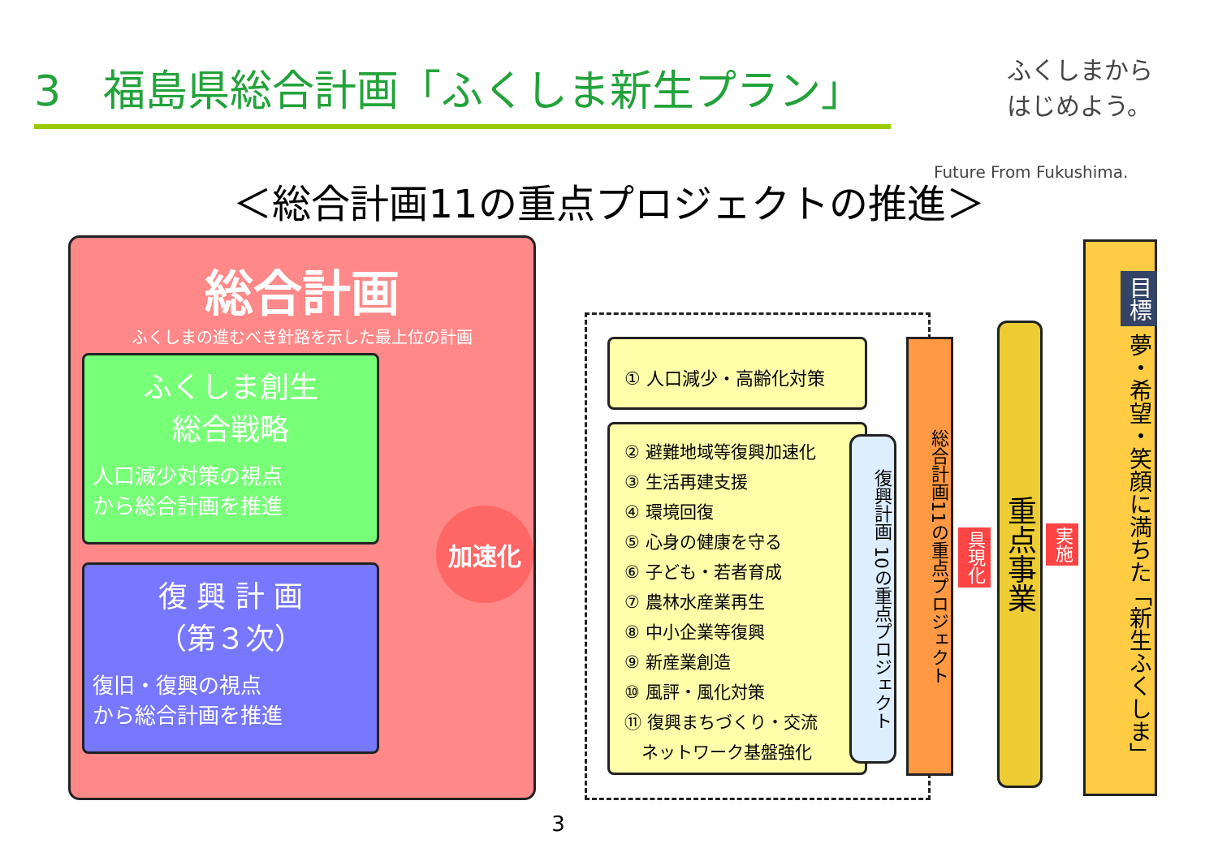3　福島県総合計画「ふくしま新生プラン」
ふくしまから
はじめよう。
Future From Fukushima.
＜総合計画11の重点プロジェクトの推進＞
総合計画
ふくしまの進むべき針路を示した最上位の計画
ふくしま創生
総合戦略
人口減少対策の視点
から総合計画を推進
復 興 計 画
（第３次）
復旧・復興の視点
から総合計画を推進
加速化
① 人口減少・高齢化対策
② 避難地域等復興加速化
③ 生活再建支援
④ 環境回復
⑤ 心身の健康を守る
⑥ 子ども・若者育成
⑦ 農林水産業再生
⑧ 中小企業等復興
⑨ 新産業創造
⑩ 風評・風化対策
⑪ 復興まちづくり・交流
　ネットワーク基盤強化
復興計画 10の重点プロジェクト
総合計画11の重点プロジェクト
具現化
重点事業
実施
目標 夢・希望・笑顔に満ちた「新生ふくしま」
3